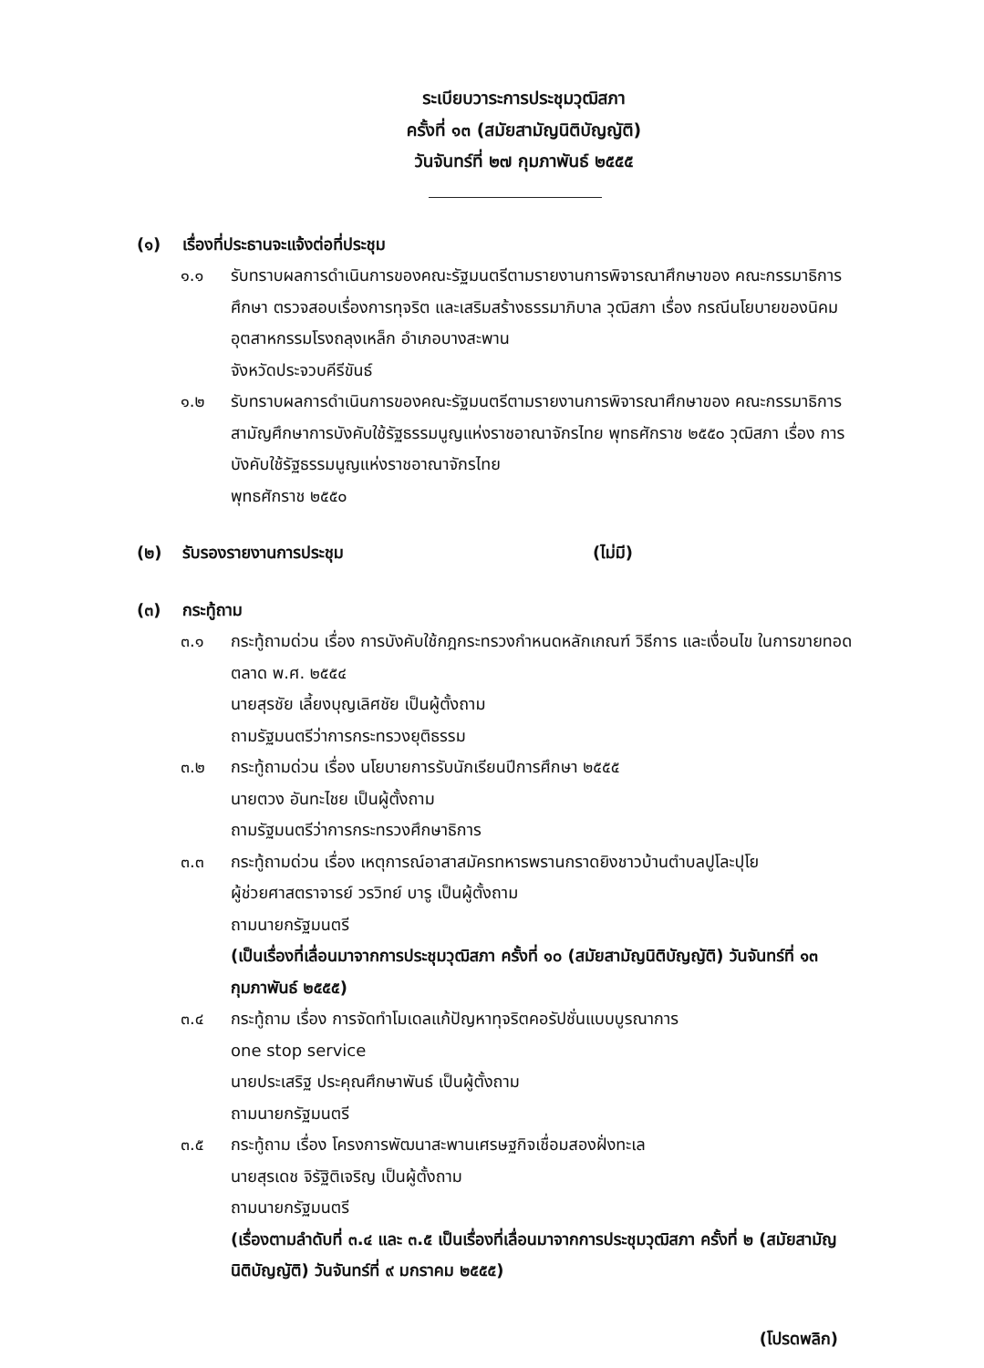ระเบียบวาระการประชุมวุฒิสภา
ครั้งที่ ๑๓ (สมัยสามัญนิติบัญญัติ)
วันจันทร์ที่ ๒๗ กุมภาพันธ์ ๒๕๕๕
(๑) เรื่องที่ประธานจะแจ้งต่อที่ประชุม
๑.๑ รับทราบผลการดำเนินการของคณะรัฐมนตรีตามรายงานการพิจารณาศึกษาของ คณะกรรมาธิการศึกษา ตรวจสอบเรื่องการทุจริต และเสริมสร้างธรรมาภิบาล วุฒิสภา เรื่อง กรณีนโยบายของนิคมอุตสาหกรรมโรงถลุงเหล็ก อำเภอบางสะพาน
จังหวัดประจวบคีรีขันธ์
๑.๒ รับทราบผลการดำเนินการของคณะรัฐมนตรีตามรายงานการพิจารณาศึกษาของ คณะกรรมาธิการสามัญศึกษาการบังคับใช้รัฐธรรมนูญแห่งราชอาณาจักรไทย พุทธศักราช ๒๕๕๐ วุฒิสภา เรื่อง การบังคับใช้รัฐธรรมนูญแห่งราชอาณาจักรไทย
พุทธศักราช ๒๕๕๐
(๒) รับรองรายงานการประชุม (ไม่มี)
(๓) กระทู้ถาม
๓.๑ กระทู้ถามด่วน เรื่อง การบังคับใช้กฎกระทรวงกำหนดหลักเกณฑ์ วิธีการ และเงื่อนไข ในการขายทอดตลาด พ.ศ. ๒๕๕๔
นายสุรชัย เลี้ยงบุญเลิศชัย เป็นผู้ตั้งถาม
ถามรัฐมนตรีว่าการกระทรวงยุติธรรม
๓.๒ กระทู้ถามด่วน เรื่อง นโยบายการรับนักเรียนปีการศึกษา ๒๕๕๕
นายตวง อันทะไชย เป็นผู้ตั้งถาม
ถามรัฐมนตรีว่าการกระทรวงศึกษาธิการ
๓.๓ กระทู้ถามด่วน เรื่อง เหตุการณ์อาสาสมัครทหารพรานกราดยิงชาวบ้านตำบลปูโละปุโย
ผู้ช่วยศาสตราจารย์ วรวิทย์ บารู เป็นผู้ตั้งถาม
ถามนายกรัฐมนตรี
(เป็นเรื่องที่เลื่อนมาจากการประชุมวุฒิสภา ครั้งที่ ๑๐ (สมัยสามัญนิติบัญญัติ) วันจันทร์ที่ ๑๓ กุมภาพันธ์ ๒๕๕๕)
๓.๔ กระทู้ถาม เรื่อง การจัดทำโมเดลแก้ปัญหาทุจริตคอรัปชั่นแบบบูรณาการ
one stop service
นายประเสริฐ ประคุณศึกษาพันธ์ เป็นผู้ตั้งถาม
ถามนายกรัฐมนตรี
๓.๕ กระทู้ถาม เรื่อง โครงการพัฒนาสะพานเศรษฐกิจเชื่อมสองฝั่งทะเล
นายสุรเดช จิรัฐิติเจริญ เป็นผู้ตั้งถาม
ถามนายกรัฐมนตรี
(เรื่องตามลำดับที่ ๓.๔ และ ๓.๕ เป็นเรื่องที่เลื่อนมาจากการประชุมวุฒิสภา ครั้งที่ ๒ (สมัยสามัญนิติบัญญัติ) วันจันทร์ที่ ๙ มกราคม ๒๕๕๕)
(โปรดพลิก)